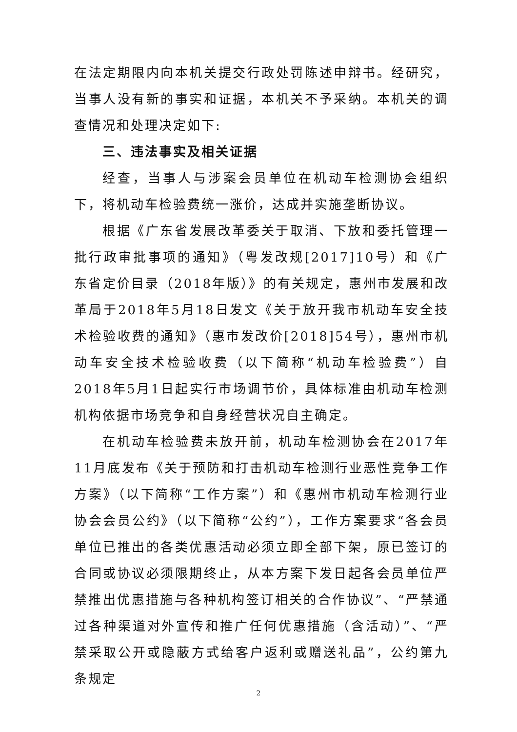在法定期限内向本机关提交行政处罚陈述申辩书。经研究，当事人没有新的事实和证据，本机关不予采纳。本机关的调查情况和处理决定如下:
三、违法事实及相关证据
经查，当事人与涉案会员单位在机动车检测协会组织下，将机动车检验费统一涨价，达成并实施垄断协议。
根据《广东省发展改革委关于取消、下放和委托管理一批行政审批事项的通知》（粤发改规[2017]10号）和《广东省定价目录（2018年版）》的有关规定，惠州市发展和改革局于2018年5月18日发文《关于放开我市机动车安全技术检验收费的通知》（惠市发改价[2018]54号），惠州市机动车安全技术检验收费（以下简称“机动车检验费”）自2018年5月1日起实行市场调节价，具体标准由机动车检测机构依据市场竞争和自身经营状况自主确定。
在机动车检验费未放开前，机动车检测协会在2017年11月底发布《关于预防和打击机动车检测行业恶性竞争工作方案》（以下简称“工作方案”）和《惠州市机动车检测行业协会会员公约》（以下简称“公约”），工作方案要求“各会员单位已推出的各类优惠活动必须立即全部下架，原已签订的合同或协议必须限期终止，从本方案下发日起各会员单位严禁推出优惠措施与各种机构签订相关的合作协议”、“严禁通过各种渠道对外宣传和推广任何优惠措施（含活动）”、“严禁采取公开或隐蔽方式给客户返利或赠送礼品”，公约第九条规定
2